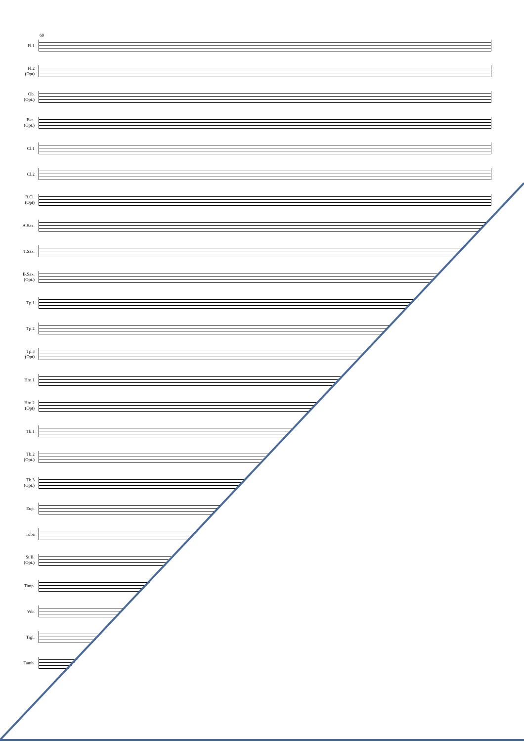69
Fl.1
Fl.2
(Opt)
Ob.
(Opt.)
Bsn.
(Opt.)
Cl.1
Cl.2
B.Cl.
(Opt)
A.Sax.
T.Sax.
B.Sax.
(Opt.)
Tp.1
Tp.2
Tp.3
(Opt)
Hrn.1
Hrn.2
(Opt)
Tb.1
Tb.2
(Opt.)
Tb.3
(Opt.)
Eup.
Tuba
St.B.
(Opt.)
Timp.
Vib.
Trgl.
Tamb.